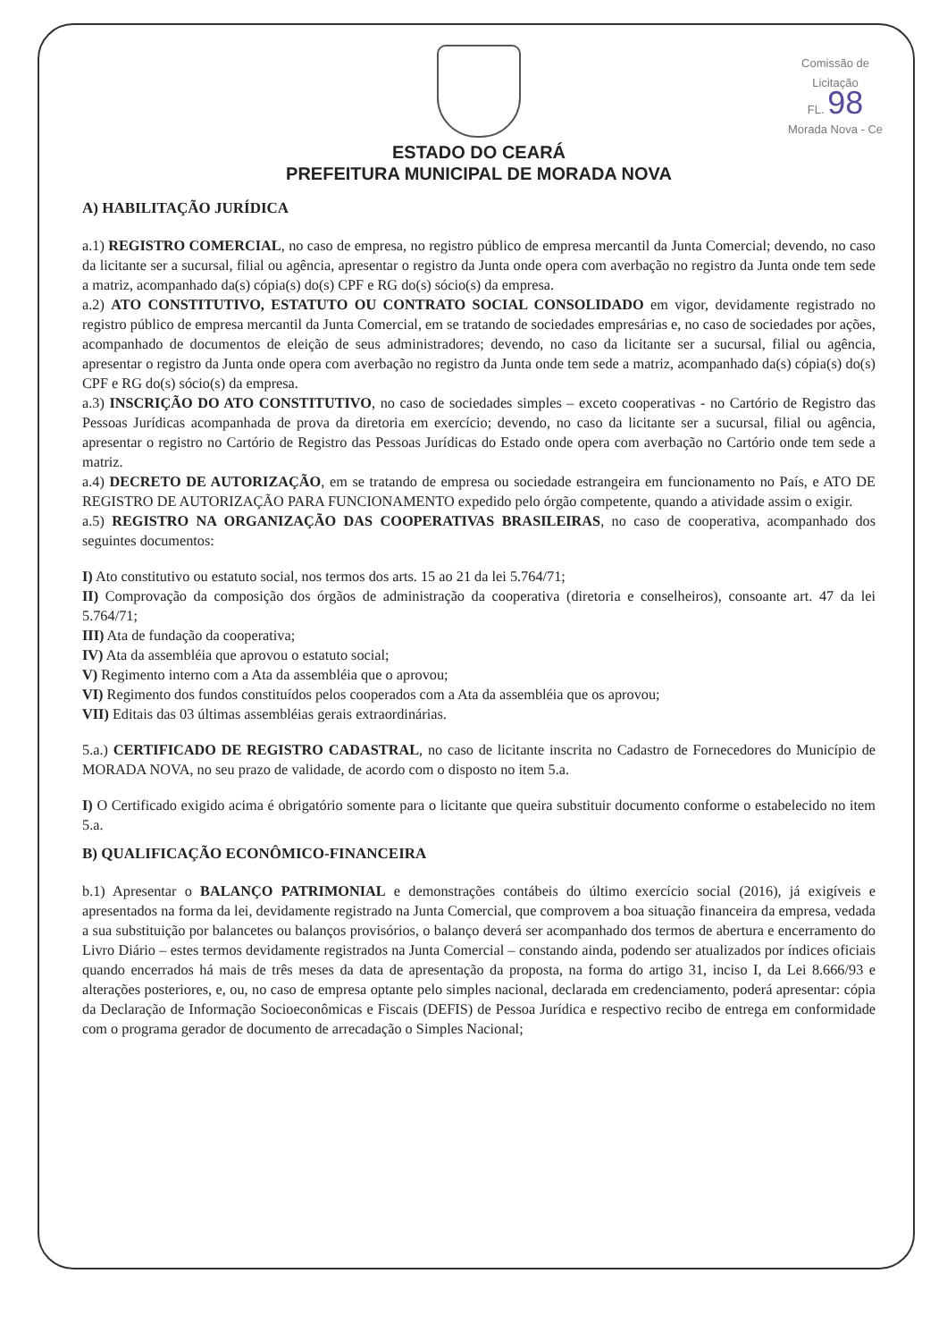Comissão de Licitação
FL. 98
Morada Nova - Ce
ESTADO DO CEARÁ
PREFEITURA MUNICIPAL DE MORADA NOVA
A) HABILITAÇÃO JURÍDICA
a.1) REGISTRO COMERCIAL, no caso de empresa, no registro público de empresa mercantil da Junta Comercial; devendo, no caso da licitante ser a sucursal, filial ou agência, apresentar o registro da Junta onde opera com averbação no registro da Junta onde tem sede a matriz, acompanhado da(s) cópia(s) do(s) CPF e RG do(s) sócio(s) da empresa.
a.2) ATO CONSTITUTIVO, ESTATUTO OU CONTRATO SOCIAL CONSOLIDADO em vigor, devidamente registrado no registro público de empresa mercantil da Junta Comercial, em se tratando de sociedades empresárias e, no caso de sociedades por ações, acompanhado de documentos de eleição de seus administradores; devendo, no caso da licitante ser a sucursal, filial ou agência, apresentar o registro da Junta onde opera com averbação no registro da Junta onde tem sede a matriz, acompanhado da(s) cópia(s) do(s) CPF e RG do(s) sócio(s) da empresa.
a.3) INSCRIÇÃO DO ATO CONSTITUTIVO, no caso de sociedades simples – exceto cooperativas - no Cartório de Registro das Pessoas Jurídicas acompanhada de prova da diretoria em exercício; devendo, no caso da licitante ser a sucursal, filial ou agência, apresentar o registro no Cartório de Registro das Pessoas Jurídicas do Estado onde opera com averbação no Cartório onde tem sede a matriz.
a.4) DECRETO DE AUTORIZAÇÃO, em se tratando de empresa ou sociedade estrangeira em funcionamento no País, e ATO DE REGISTRO DE AUTORIZAÇÃO PARA FUNCIONAMENTO expedido pelo órgão competente, quando a atividade assim o exigir.
a.5) REGISTRO NA ORGANIZAÇÃO DAS COOPERATIVAS BRASILEIRAS, no caso de cooperativa, acompanhado dos seguintes documentos:
I) Ato constitutivo ou estatuto social, nos termos dos arts. 15 ao 21 da lei 5.764/71;
II) Comprovação da composição dos órgãos de administração da cooperativa (diretoria e conselheiros), consoante art. 47 da lei 5.764/71;
III) Ata de fundação da cooperativa;
IV) Ata da assembléia que aprovou o estatuto social;
V) Regimento interno com a Ata da assembléia que o aprovou;
VI) Regimento dos fundos constituídos pelos cooperados com a Ata da assembléia que os aprovou;
VII) Editais das 03 últimas assembléias gerais extraordinárias.
5.a.) CERTIFICADO DE REGISTRO CADASTRAL, no caso de licitante inscrita no Cadastro de Fornecedores do Município de MORADA NOVA, no seu prazo de validade, de acordo com o disposto no item 5.a.
I) O Certificado exigido acima é obrigatório somente para o licitante que queira substituir documento conforme o estabelecido no item 5.a.
B) QUALIFICAÇÃO ECONÔMICO-FINANCEIRA
b.1) Apresentar o BALANÇO PATRIMONIAL e demonstrações contábeis do último exercício social (2016), já exigíveis e apresentados na forma da lei, devidamente registrado na Junta Comercial, que comprovem a boa situação financeira da empresa, vedada a sua substituição por balancetes ou balanços provisórios, o balanço deverá ser acompanhado dos termos de abertura e encerramento do Livro Diário – estes termos devidamente registrados na Junta Comercial – constando ainda, podendo ser atualizados por índices oficiais quando encerrados há mais de três meses da data de apresentação da proposta, na forma do artigo 31, inciso I, da Lei 8.666/93 e alterações posteriores, e, ou, no caso de empresa optante pelo simples nacional, declarada em credenciamento, poderá apresentar: cópia da Declaração de Informação Socioeconômicas e Fiscais (DEFIS) de Pessoa Jurídica e respectivo recibo de entrega em conformidade com o programa gerador de documento de arrecadação o Simples Nacional;